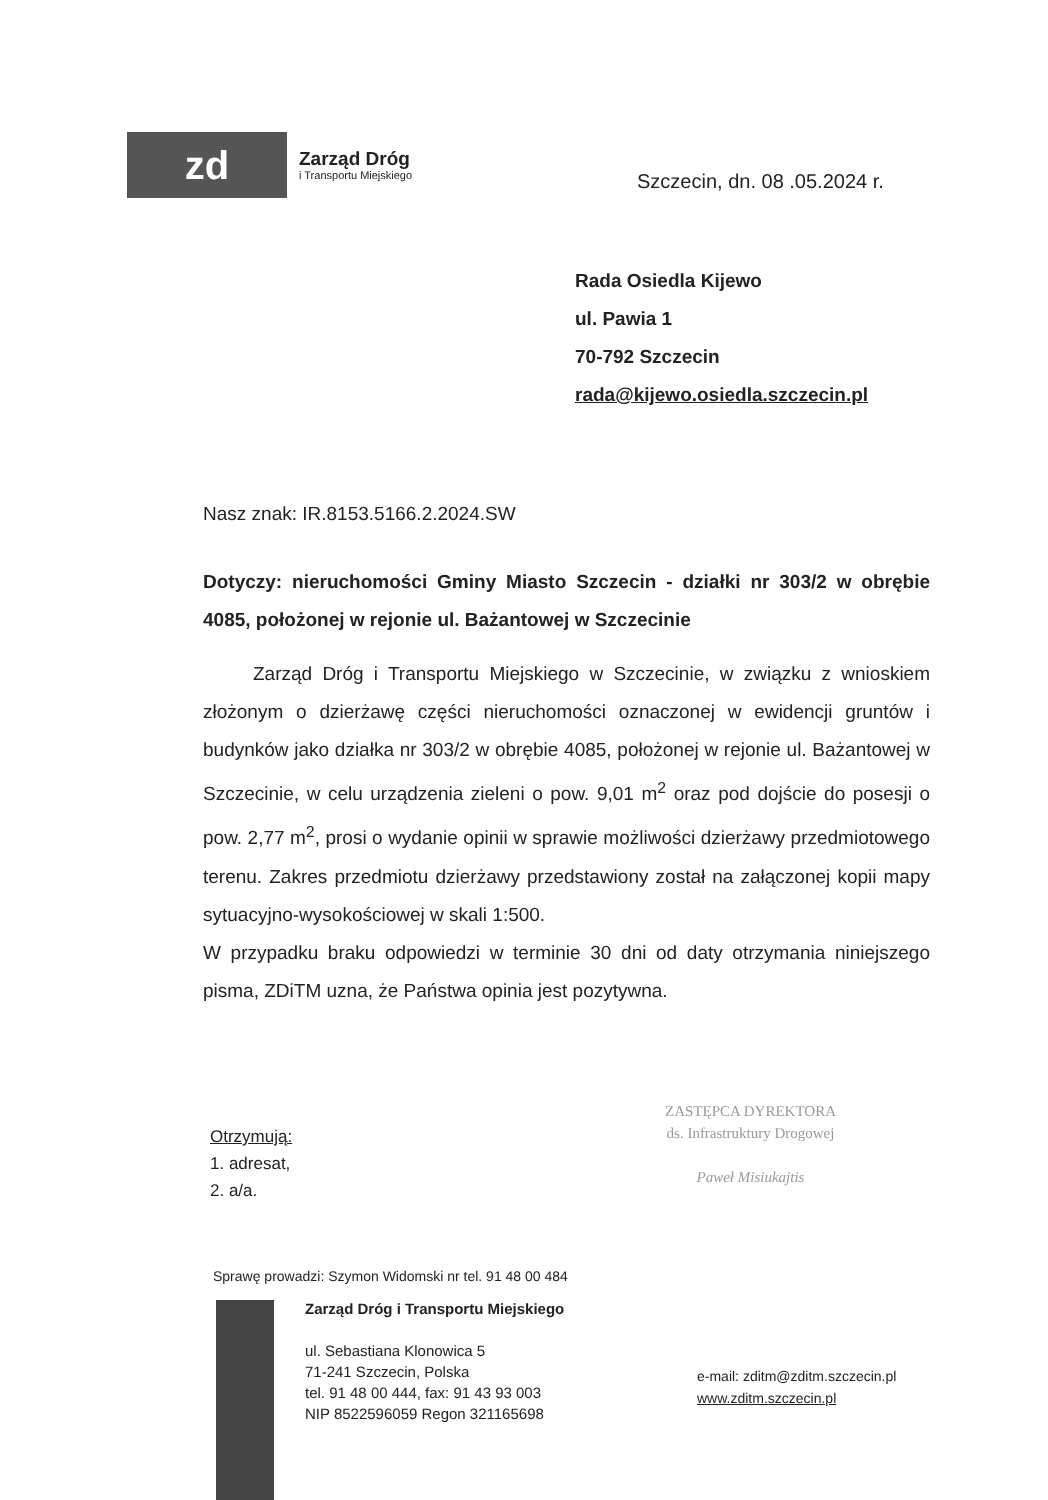zd
Zarząd Dróg
i Transportu Miejskiego
Szczecin, dn. 08 .05.2024 r.
Rada Osiedla Kijewo
ul. Pawia 1
70-792 Szczecin
rada@kijewo.osiedla.szczecin.pl
Nasz znak: IR.8153.5166.2.2024.SW
Dotyczy: nieruchomości Gminy Miasto Szczecin - działki nr 303/2 w obrębie 4085, położonej w rejonie ul. Bażantowej w Szczecinie
Zarząd Dróg i Transportu Miejskiego w Szczecinie, w związku z wnioskiem złożonym o dzierżawę części nieruchomości oznaczonej w ewidencji gruntów i budynków jako działka nr 303/2 w obrębie 4085, położonej w rejonie ul. Bażantowej w Szczecinie, w celu urządzenia zieleni o pow. 9,01 m<sup>2</sup> oraz pod dojście do posesji o pow. 2,77 m<sup>2</sup>, prosi o wydanie opinii w sprawie możliwości dzierżawy przedmiotowego terenu. Zakres przedmiotu dzierżawy przedstawiony został na załączonej kopii mapy sytuacyjno-wysokościowej w skali 1:500.
W przypadku braku odpowiedzi w terminie 30 dni od daty otrzymania niniejszego pisma, ZDiTM uzna, że Państwa opinia jest pozytywna.
Otrzymują:
1. adresat,
2. a/a.
ZASTĘPCA DYREKTORA
ds. Infrastruktury Drogowej
Paweł Misiukajtis
Sprawę prowadzi: Szymon Widomski nr tel. 91 48 00 484
Zarząd Dróg i Transportu Miejskiego
ul. Sebastiana Klonowica 5
71-241 Szczecin, Polska
tel. 91 48 00 444, fax: 91 43 93 003
NIP 8522596059 Regon 321165698
e-mail: zditm@zditm.szczecin.pl
www.zditm.szczecin.pl